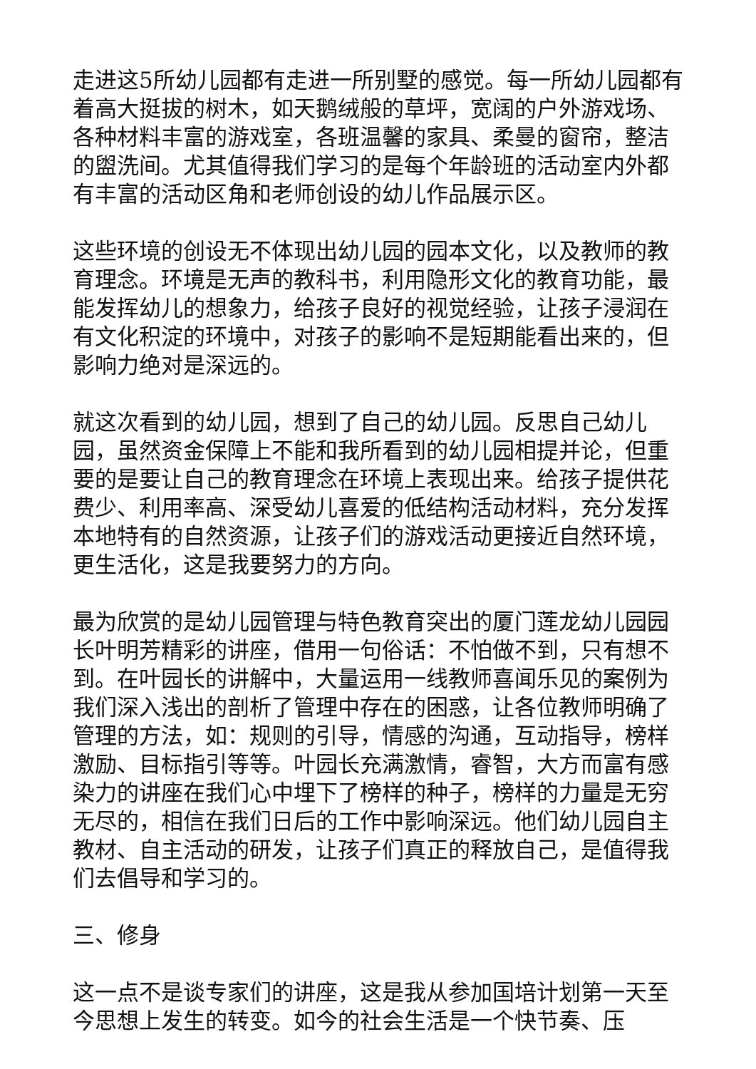走进这5所幼儿园都有走进一所别墅的感觉。每一所幼儿园都有着高大挺拔的树木，如天鹅绒般的草坪，宽阔的户外游戏场、各种材料丰富的游戏室，各班温馨的家具、柔曼的窗帘，整洁的盥洗间。尤其值得我们学习的是每个年龄班的活动室内外都有丰富的活动区角和老师创设的幼儿作品展示区。
这些环境的创设无不体现出幼儿园的园本文化，以及教师的教育理念。环境是无声的教科书，利用隐形文化的教育功能，最能发挥幼儿的想象力，给孩子良好的视觉经验，让孩子浸润在有文化积淀的环境中，对孩子的影响不是短期能看出来的，但影响力绝对是深远的。
就这次看到的幼儿园，想到了自己的幼儿园。反思自己幼儿园，虽然资金保障上不能和我所看到的幼儿园相提并论，但重要的是要让自己的教育理念在环境上表现出来。给孩子提供花费少、利用率高、深受幼儿喜爱的低结构活动材料，充分发挥本地特有的自然资源，让孩子们的游戏活动更接近自然环境，更生活化，这是我要努力的方向。
最为欣赏的是幼儿园管理与特色教育突出的厦门莲龙幼儿园园长叶明芳精彩的讲座，借用一句俗话：不怕做不到，只有想不到。在叶园长的讲解中，大量运用一线教师喜闻乐见的案例为我们深入浅出的剖析了管理中存在的困惑，让各位教师明确了管理的方法，如：规则的引导，情感的沟通，互动指导，榜样激励、目标指引等等。叶园长充满激情，睿智，大方而富有感染力的讲座在我们心中埋下了榜样的种子，榜样的力量是无穷无尽的，相信在我们日后的工作中影响深远。他们幼儿园自主教材、自主活动的研发，让孩子们真正的释放自己，是值得我们去倡导和学习的。
三、修身
这一点不是谈专家们的讲座，这是我从参加国培计划第一天至今思想上发生的转变。如今的社会生活是一个快节奏、压